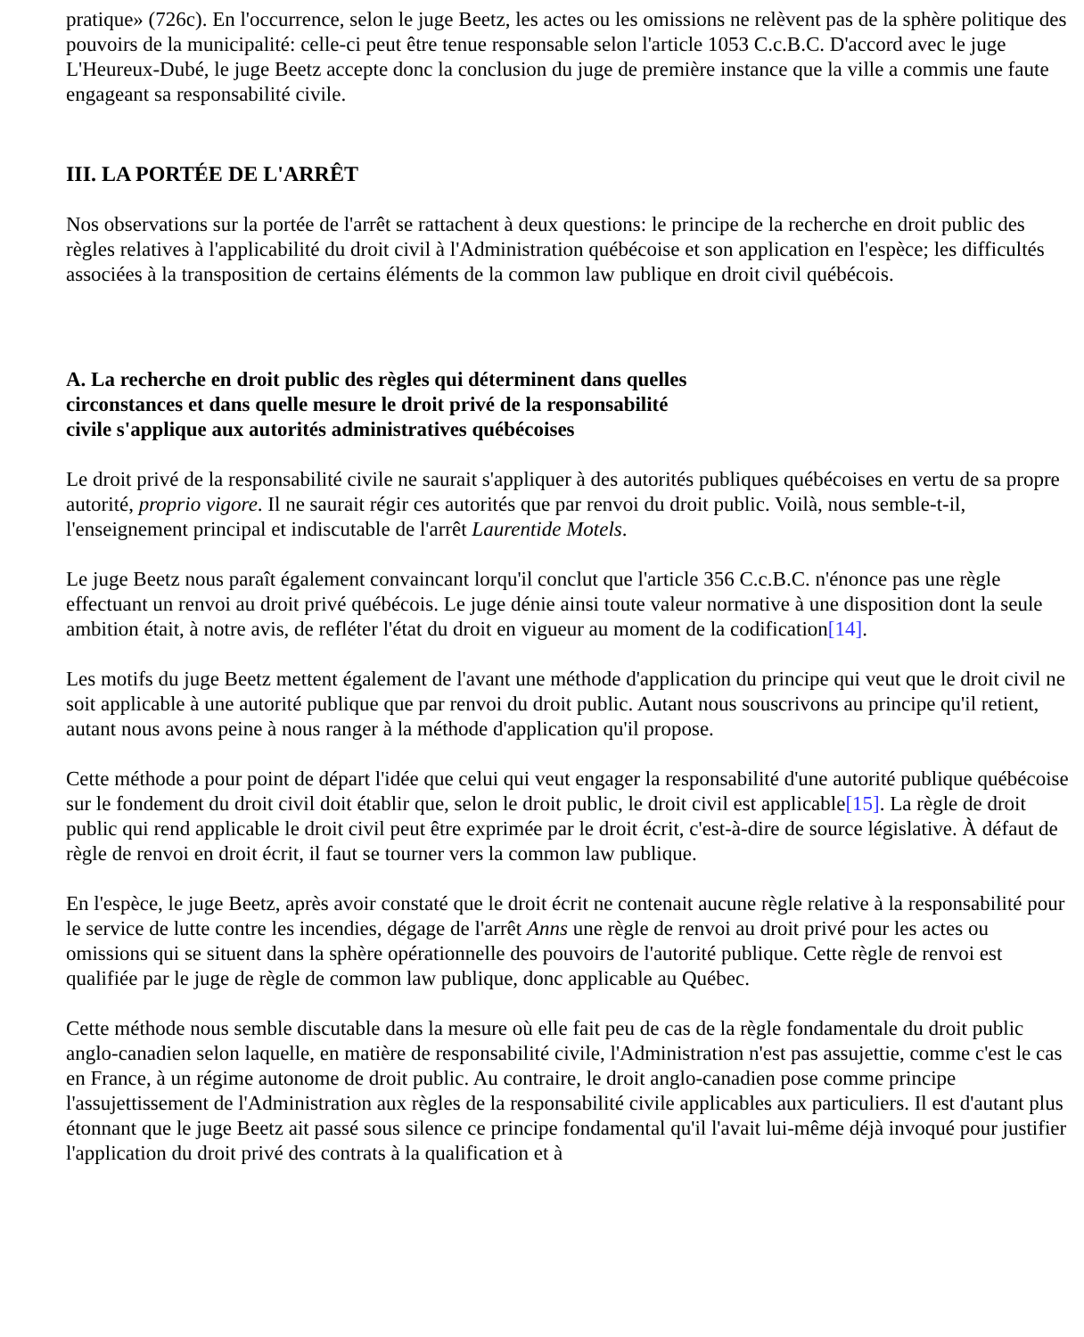pratique» (726c). En l'occurrence, selon le juge Beetz, les actes ou les omissions ne relèvent pas de la sphère politique des pouvoirs de la municipalité: celle-ci peut être tenue responsable selon l'article 1053 C.c.B.C. D'accord avec le juge L'Heureux-Dubé, le juge Beetz accepte donc la conclusion du juge de première instance que la ville a commis une faute engageant sa responsabilité civile.
III. LA PORTÉE DE L'ARRÊT
Nos observations sur la portée de l'arrêt se rattachent à deux questions: le principe de la recherche en droit public des règles relatives à l'applicabilité du droit civil à l'Administration québécoise et son application en l'espèce; les difficultés associées à la transposition de certains éléments de la common law publique en droit civil québécois.
A. La recherche en droit public des règles qui déterminent dans quelles circonstances et dans quelle mesure le droit privé de la responsabilité civile s'applique aux autorités administratives québécoises
Le droit privé de la responsabilité civile ne saurait s'appliquer à des autorités publiques québécoises en vertu de sa propre autorité, proprio vigore. Il ne saurait régir ces autorités que par renvoi du droit public. Voilà, nous semble-t-il, l'enseignement principal et indiscutable de l'arrêt Laurentide Motels.
Le juge Beetz nous paraît également convaincant lorqu'il conclut que l'article 356 C.c.B.C. n'énonce pas une règle effectuant un renvoi au droit privé québécois. Le juge dénie ainsi toute valeur normative à une disposition dont la seule ambition était, à notre avis, de refléter l'état du droit en vigueur au moment de la codification[14].
Les motifs du juge Beetz mettent également de l'avant une méthode d'application du principe qui veut que le droit civil ne soit applicable à une autorité publique que par renvoi du droit public. Autant nous souscrivons au principe qu'il retient, autant nous avons peine à nous ranger à la méthode d'application qu'il propose.
Cette méthode a pour point de départ l'idée que celui qui veut engager la responsabilité d'une autorité publique québécoise sur le fondement du droit civil doit établir que, selon le droit public, le droit civil est applicable[15]. La règle de droit public qui rend applicable le droit civil peut être exprimée par le droit écrit, c'est-à-dire de source législative. À défaut de règle de renvoi en droit écrit, il faut se tourner vers la common law publique.
En l'espèce, le juge Beetz, après avoir constaté que le droit écrit ne contenait aucune règle relative à la responsabilité pour le service de lutte contre les incendies, dégage de l'arrêt Anns une règle de renvoi au droit privé pour les actes ou omissions qui se situent dans la sphère opérationnelle des pouvoirs de l'autorité publique. Cette règle de renvoi est qualifiée par le juge de règle de common law publique, donc applicable au Québec.
Cette méthode nous semble discutable dans la mesure où elle fait peu de cas de la règle fondamentale du droit public anglo-canadien selon laquelle, en matière de responsabilité civile, l'Administration n'est pas assujettie, comme c'est le cas en France, à un régime autonome de droit public. Au contraire, le droit anglo-canadien pose comme principe l'assujettissement de l'Administration aux règles de la responsabilité civile applicables aux particuliers. Il est d'autant plus étonnant que le juge Beetz ait passé sous silence ce principe fondamental qu'il l'avait lui-même déjà invoqué pour justifier l'application du droit privé des contrats à la qualification et à